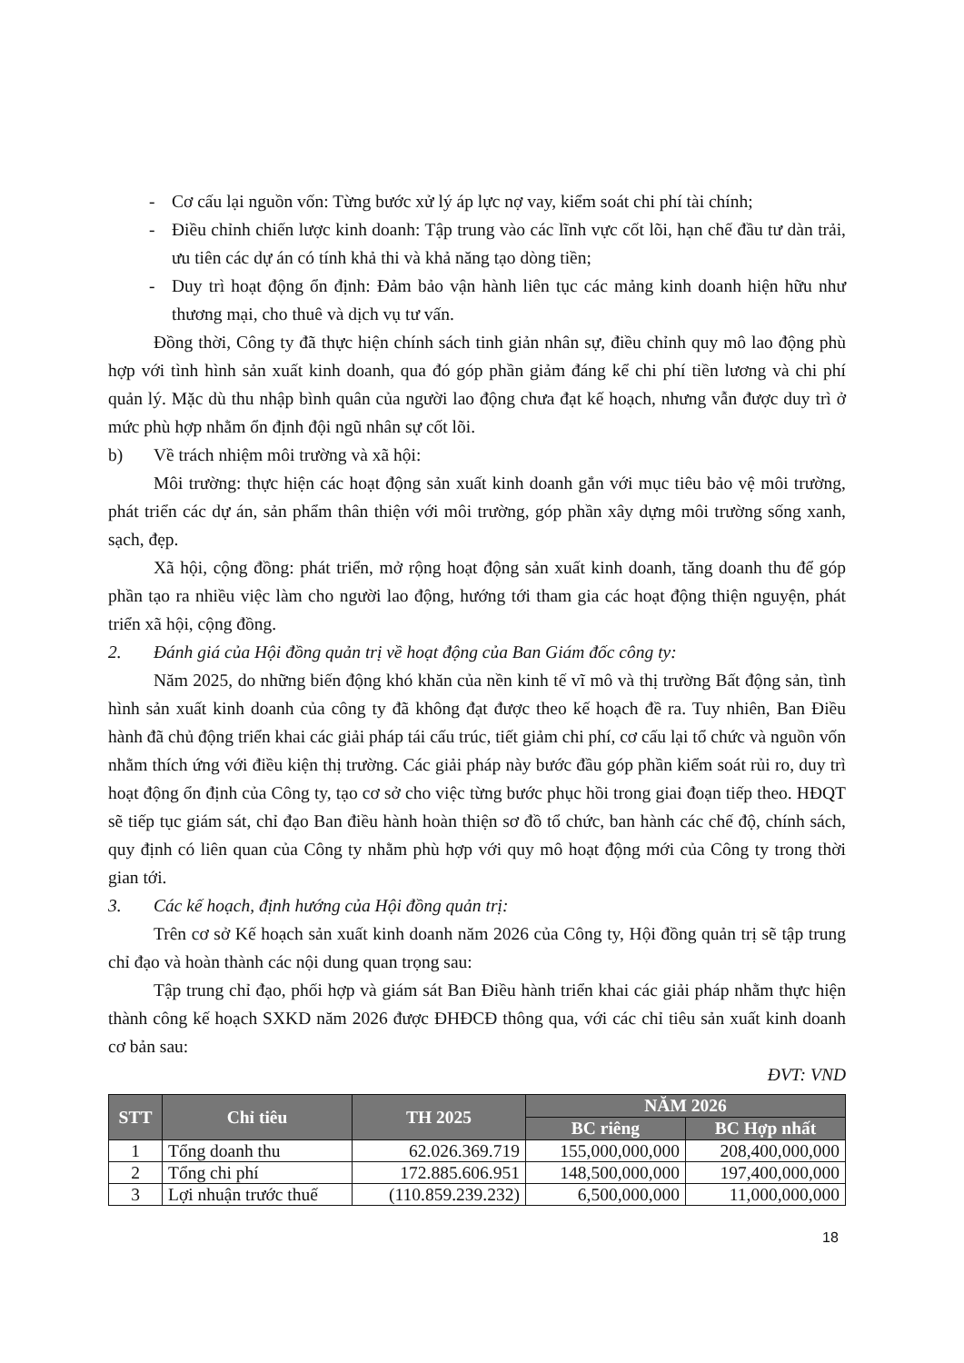- Cơ cấu lại nguồn vốn: Từng bước xử lý áp lực nợ vay, kiểm soát chi phí tài chính;
- Điều chỉnh chiến lược kinh doanh: Tập trung vào các lĩnh vực cốt lõi, hạn chế đầu tư dàn trải, ưu tiên các dự án có tính khả thi và khả năng tạo dòng tiền;
- Duy trì hoạt động ổn định: Đảm bảo vận hành liên tục các mảng kinh doanh hiện hữu như thương mại, cho thuê và dịch vụ tư vấn.
Đồng thời, Công ty đã thực hiện chính sách tinh giản nhân sự, điều chỉnh quy mô lao động phù hợp với tình hình sản xuất kinh doanh, qua đó góp phần giảm đáng kể chi phí tiền lương và chi phí quản lý. Mặc dù thu nhập bình quân của người lao động chưa đạt kế hoạch, nhưng vẫn được duy trì ở mức phù hợp nhằm ổn định đội ngũ nhân sự cốt lõi.
b) Về trách nhiệm môi trường và xã hội:
Môi trường: thực hiện các hoạt động sản xuất kinh doanh gắn với mục tiêu bảo vệ môi trường, phát triển các dự án, sản phẩm thân thiện với môi trường, góp phần xây dựng môi trường sống xanh, sạch, đẹp.
Xã hội, cộng đồng: phát triển, mở rộng hoạt động sản xuất kinh doanh, tăng doanh thu để góp phần tạo ra nhiều việc làm cho người lao động, hướng tới tham gia các hoạt động thiện nguyện, phát triển xã hội, cộng đồng.
2. Đánh giá của Hội đồng quản trị về hoạt động của Ban Giám đốc công ty:
Năm 2025, do những biến động khó khăn của nền kinh tế vĩ mô và thị trường Bất động sản, tình hình sản xuất kinh doanh của công ty đã không đạt được theo kế hoạch đề ra. Tuy nhiên, Ban Điều hành đã chủ động triển khai các giải pháp tái cấu trúc, tiết giảm chi phí, cơ cấu lại tổ chức và nguồn vốn nhằm thích ứng với điều kiện thị trường. Các giải pháp này bước đầu góp phần kiểm soát rủi ro, duy trì hoạt động ổn định của Công ty, tạo cơ sở cho việc từng bước phục hồi trong giai đoạn tiếp theo. HĐQT sẽ tiếp tục giám sát, chỉ đạo Ban điều hành hoàn thiện sơ đồ tổ chức, ban hành các chế độ, chính sách, quy định có liên quan của Công ty nhằm phù hợp với quy mô hoạt động mới của Công ty trong thời gian tới.
3. Các kế hoạch, định hướng của Hội đồng quản trị:
Trên cơ sở Kế hoạch sản xuất kinh doanh năm 2026 của Công ty, Hội đồng quản trị sẽ tập trung chỉ đạo và hoàn thành các nội dung quan trọng sau:
Tập trung chỉ đạo, phối hợp và giám sát Ban Điều hành triển khai các giải pháp nhằm thực hiện thành công kế hoạch SXKD năm 2026 được ĐHĐCĐ thông qua, với các chỉ tiêu sản xuất kinh doanh cơ bản sau:
ĐVT: VND
| STT | Chỉ tiêu | TH 2025 | NĂM 2026 | |
| --- | --- | --- | --- | --- |
| | | | BC riêng | BC Hợp nhất |
| 1 | Tổng doanh thu | 62.026.369.719 | 155,000,000,000 | 208,400,000,000 |
| 2 | Tổng chi phí | 172.885.606.951 | 148,500,000,000 | 197,400,000,000 |
| 3 | Lợi nhuận trước thuế | (110.859.239.232) | 6,500,000,000 | 11,000,000,000 |
18